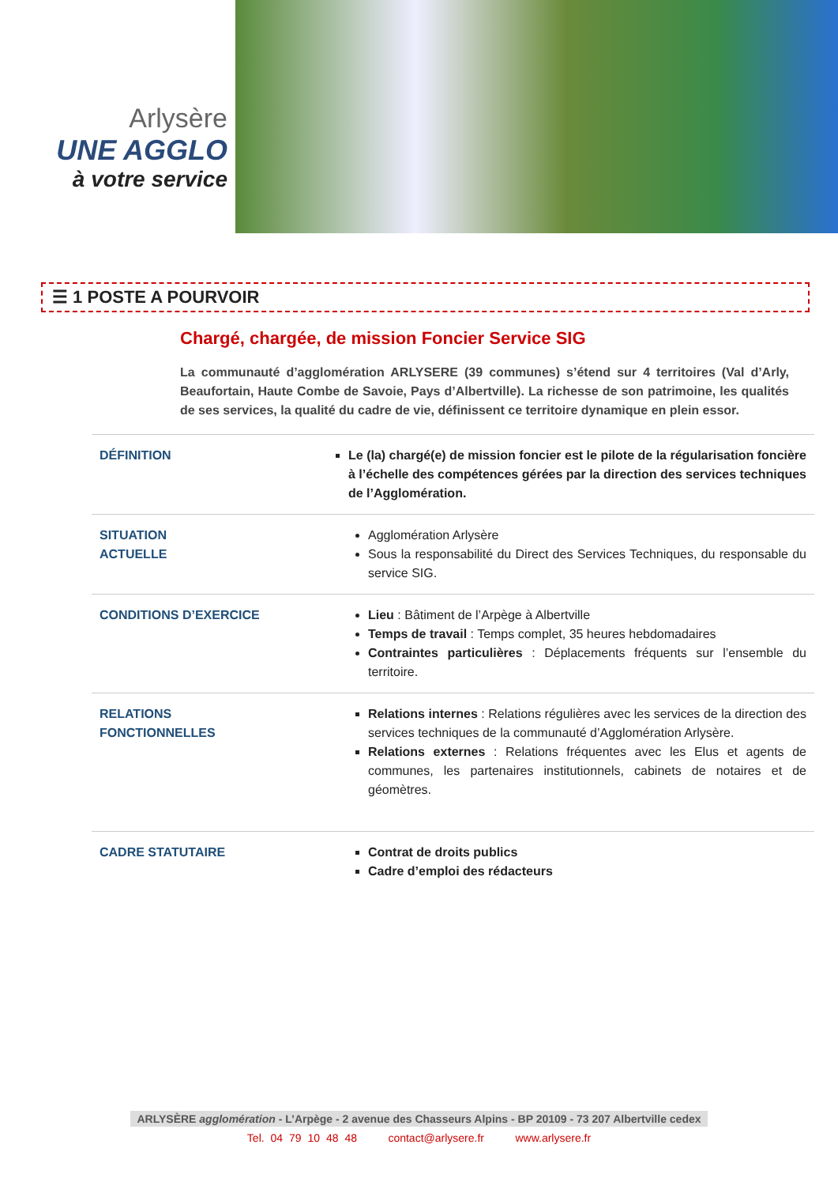Arlysère
UNE AGGLO
à votre service
☰ 1 POSTE A POURVOIR
Chargé, chargée, de mission Foncier Service SIG
La communauté d’agglomération ARLYSERE (39 communes) s’étend sur 4 territoires (Val d’Arly, Beaufortain, Haute Combe de Savoie, Pays d’Albertville). La richesse de son patrimoine, les qualités de ses services, la qualité du cadre de vie, définissent ce territoire dynamique en plein essor.
| DÉFINITION | Le (la) chargé(e) de mission foncier est le pilote de la régularisation foncière à l’échelle des compétences gérées par la direction des services techniques de l’Agglomération. |
| SITUATION ACTUELLE | Agglomération Arlysère Sous la responsabilité du Direct des Services Techniques, du responsable du service SIG. |
| CONDITIONS D’EXERCICE | Lieu : Bâtiment de l’Arpège à Albertville Temps de travail : Temps complet, 35 heures hebdomadaires Contraintes particulières : Déplacements fréquents sur l’ensemble du territoire. |
| RELATIONS FONCTIONNELLES | Relations internes : Relations régulières avec les services de la direction des services techniques de la communauté d’Agglomération Arlysère. Relations externes : Relations fréquentes avec les Elus et agents de communes, les partenaires institutionnels, cabinets de notaires et de géomètres. |
| CADRE STATUTAIRE | Contrat de droits publics Cadre d’emploi des rédacteurs |
ARLYSÈRE agglomération - L’Arpège - 2 avenue des Chasseurs Alpins - BP 20109 - 73 207 Albertville cedex
Tel. 04 79 10 48 48 contact@arlysere.fr www.arlysere.fr